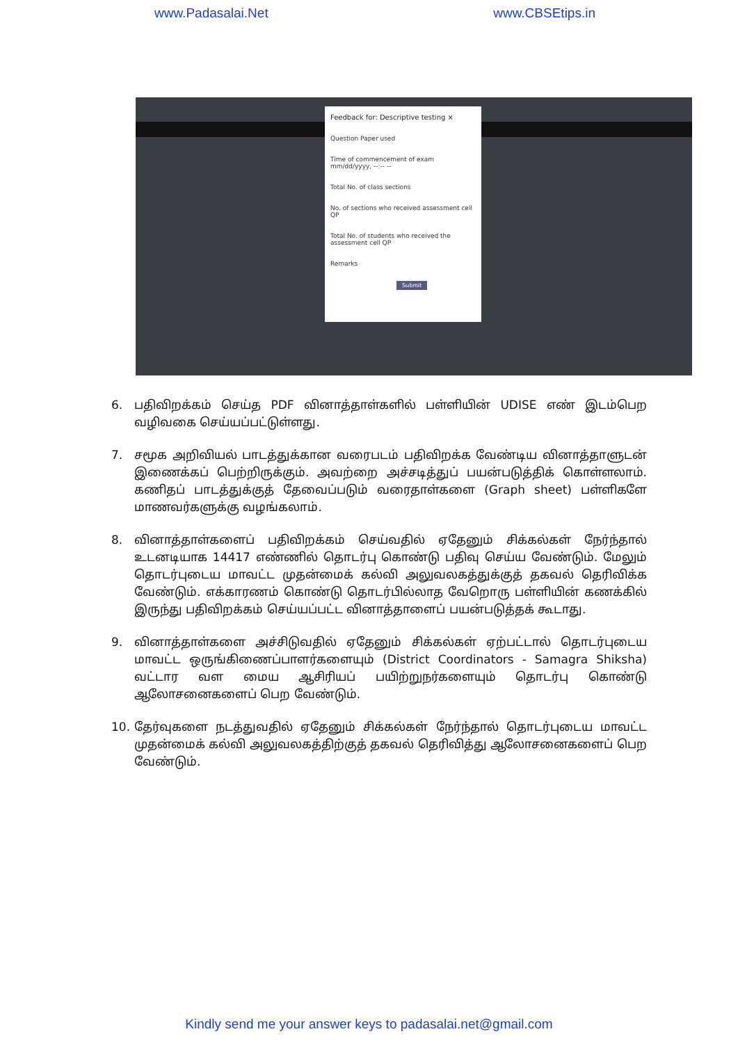www.Padasalai.Net www.CBSEtips.in
Feedback for: Descriptive testing ×
Question Paper used
Time of commencement of exam
mm/dd/yyyy, --:-- --
Total No. of class sections
No. of sections who received assessment cell QP
Total No. of students who received the assessment cell QP
Remarks
Submit
6. பதிவிறக்கம் செய்த PDF வினாத்தாள்களில் பள்ளியின் UDISE எண் இடம்பெற வழிவகை செய்யப்பட்டுள்ளது.
7. சமூக அறிவியல் பாடத்துக்கான வரைபடம் பதிவிறக்க வேண்டிய வினாத்தாளுடன் இணைக்கப் பெற்றிருக்கும். அவற்றை அச்சடித்துப் பயன்படுத்திக் கொள்ளலாம். கணிதப் பாடத்துக்குத் தேவைப்படும் வரைதாள்களை (Graph sheet) பள்ளிகளே மாணவர்களுக்கு வழங்கலாம்.
8. வினாத்தாள்களைப் பதிவிறக்கம் செய்வதில் ஏதேனும் சிக்கல்கள் நேர்ந்தால் உடனடியாக 14417 எண்ணில் தொடர்பு கொண்டு பதிவு செய்ய வேண்டும். மேலும் தொடர்புடைய மாவட்ட முதன்மைக் கல்வி அலுவலகத்துக்குத் தகவல் தெரிவிக்க வேண்டும். எக்காரணம் கொண்டு தொடர்பில்லாத வேறொரு பள்ளியின் கணக்கில் இருந்து பதிவிறக்கம் செய்யப்பட்ட வினாத்தாளைப் பயன்படுத்தக் கூடாது.
9. வினாத்தாள்களை அச்சிடுவதில் ஏதேனும் சிக்கல்கள் ஏற்பட்டால் தொடர்புடைய மாவட்ட ஒருங்கிணைப்பாளர்களையும் (District Coordinators - Samagra Shiksha) வட்டார வள மைய ஆசிரியப் பயிற்றுநர்களையும் தொடர்பு கொண்டு ஆலோசனைகளைப் பெற வேண்டும்.
10. தேர்வுகளை நடத்துவதில் ஏதேனும் சிக்கல்கள் நேர்ந்தால் தொடர்புடைய மாவட்ட முதன்மைக் கல்வி அலுவலகத்திற்குத் தகவல் தெரிவித்து ஆலோசனைகளைப் பெற வேண்டும்.
Kindly send me your answer keys to padasalai.net@gmail.com